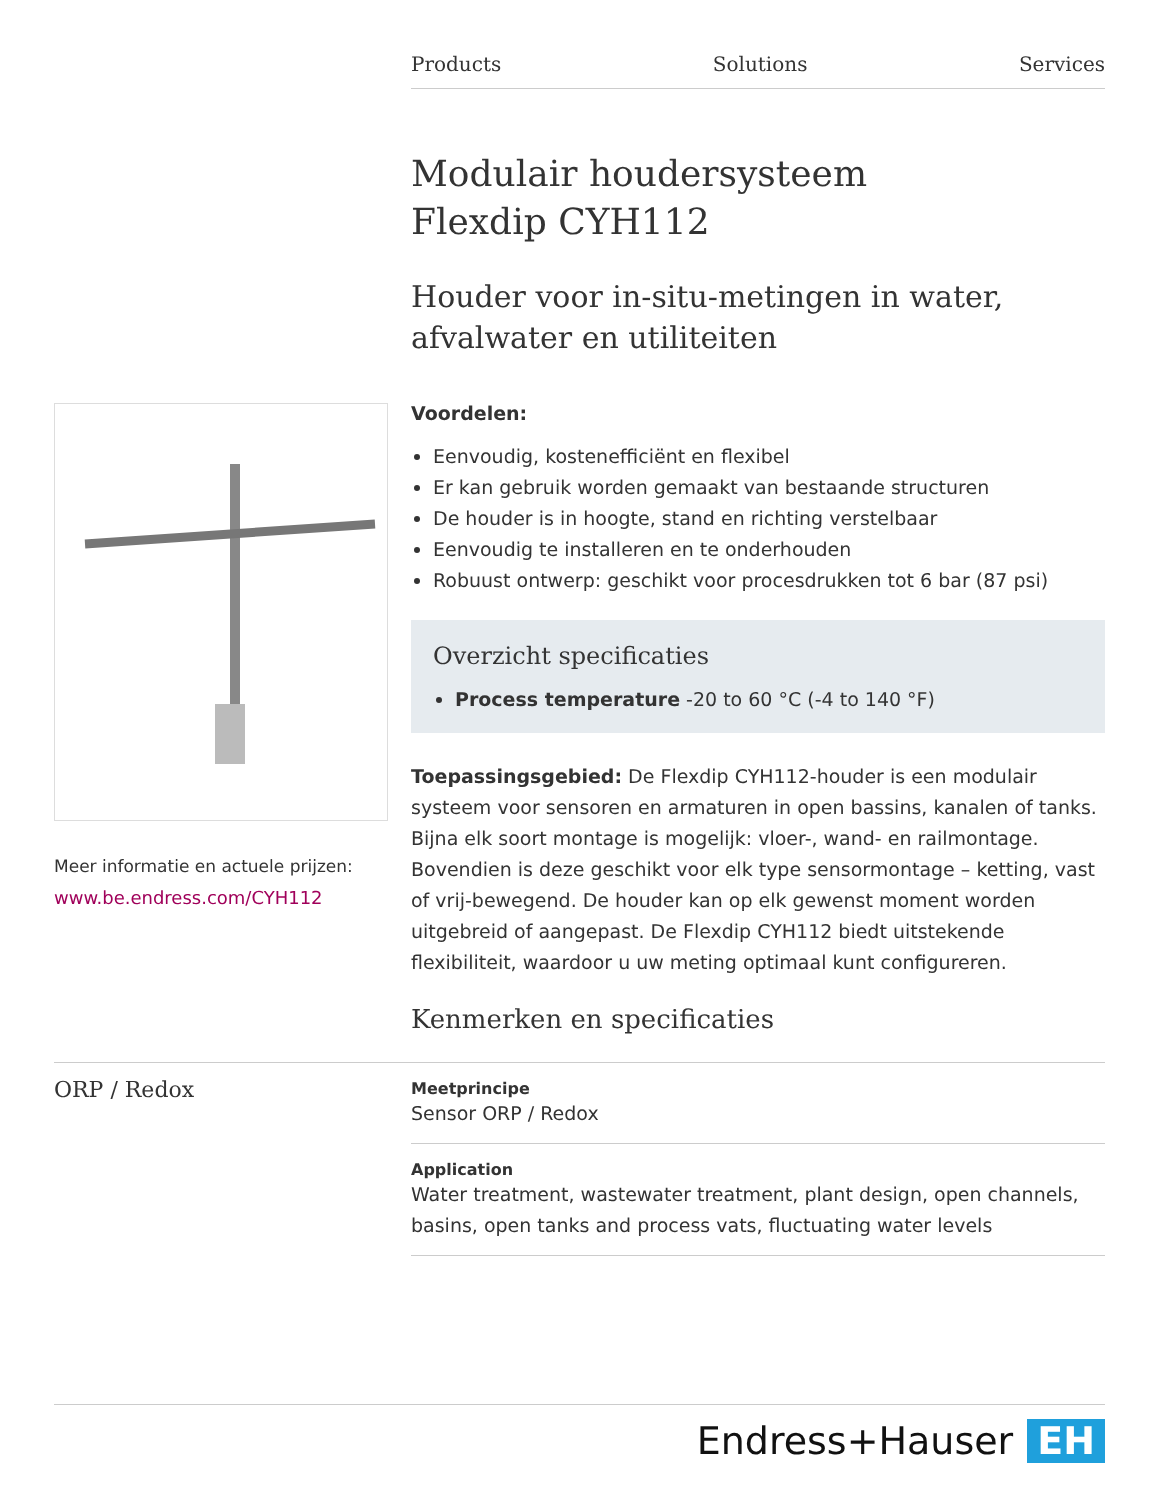Products Solutions Services
Meer informatie en actuele prijzen:
www.be.endress.com/CYH112
Modulair houdersysteem
Flexdip CYH112
Houder voor in-situ-metingen in water, afvalwater en utiliteiten
Voordelen:
Eenvoudig, kostenefficiënt en flexibel
Er kan gebruik worden gemaakt van bestaande structuren
De houder is in hoogte, stand en richting verstelbaar
Eenvoudig te installeren en te onderhouden
Robuust ontwerp: geschikt voor procesdrukken tot 6 bar (87 psi)
Overzicht specificaties
Process temperature -20 to 60 °C (-4 to 140 °F)
Toepassingsgebied: De Flexdip CYH112-houder is een modulair systeem voor sensoren en armaturen in open bassins, kanalen of tanks. Bijna elk soort montage is mogelijk: vloer-, wand- en railmontage. Bovendien is deze geschikt voor elk type sensormontage – ketting, vast of vrij-bewegend. De houder kan op elk gewenst moment worden uitgebreid of aangepast. De Flexdip CYH112 biedt uitstekende flexibiliteit, waardoor u uw meting optimaal kunt configureren.
Kenmerken en specificaties
ORP / Redox
Meetprincipe
Sensor ORP / Redox
Application
Water treatment, wastewater treatment, plant design, open channels, basins, open tanks and process vats, fluctuating water levels
Endress+Hauser EH